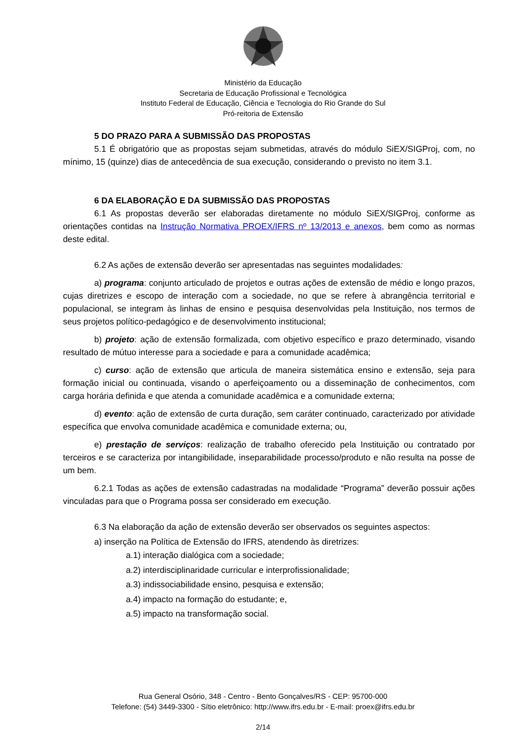Ministério da Educação
Secretaria de Educação Profissional e Tecnológica
Instituto Federal de Educação, Ciência e Tecnologia do Rio Grande do Sul
Pró-reitoria de Extensão
5 DO PRAZO PARA A SUBMISSÃO DAS PROPOSTAS
5.1 É obrigatório que as propostas sejam submetidas, através do módulo SiEX/SIGProj, com, no mínimo, 15 (quinze) dias de antecedência de sua execução, considerando o previsto no item 3.1.
6 DA ELABORAÇÃO E DA SUBMISSÃO DAS PROPOSTAS
6.1 As propostas deverão ser elaboradas diretamente no módulo SiEX/SIGProj, conforme as orientações contidas na Instrução Normativa PROEX/IFRS nº 13/2013 e anexos, bem como as normas deste edital.
6.2 As ações de extensão deverão ser apresentadas nas seguintes modalidades:
a) programa: conjunto articulado de projetos e outras ações de extensão de médio e longo prazos, cujas diretrizes e escopo de interação com a sociedade, no que se refere à abrangência territorial e populacional, se integram às linhas de ensino e pesquisa desenvolvidas pela Instituição, nos termos de seus projetos político-pedagógico e de desenvolvimento institucional;
b) projeto: ação de extensão formalizada, com objetivo específico e prazo determinado, visando resultado de mútuo interesse para a sociedade e para a comunidade acadêmica;
c) curso: ação de extensão que articula de maneira sistemática ensino e extensão, seja para formação inicial ou continuada, visando o aperfeiçoamento ou a disseminação de conhecimentos, com carga horária definida e que atenda a comunidade acadêmica e a comunidade externa;
d) evento: ação de extensão de curta duração, sem caráter continuado, caracterizado por atividade específica que envolva comunidade acadêmica e comunidade externa; ou,
e) prestação de serviços: realização de trabalho oferecido pela Instituição ou contratado por terceiros e se caracteriza por intangibilidade, inseparabilidade processo/produto e não resulta na posse de um bem.
6.2.1 Todas as ações de extensão cadastradas na modalidade “Programa” deverão possuir ações vinculadas para que o Programa possa ser considerado em execução.
6.3 Na elaboração da ação de extensão deverão ser observados os seguintes aspectos:
a) inserção na Política de Extensão do IFRS, atendendo às diretrizes:
a.1) interação dialógica com a sociedade;
a.2) interdisciplinaridade curricular e interprofissionalidade;
a.3) indissociabilidade ensino, pesquisa e extensão;
a.4) impacto na formação do estudante; e,
a.5) impacto na transformação social.
Rua General Osório, 348 - Centro - Bento Gonçalves/RS - CEP: 95700-000
Telefone: (54) 3449-3300 - Sítio eletrônico: http://www.ifrs.edu.br - E-mail: proex@ifrs.edu.br
2/14